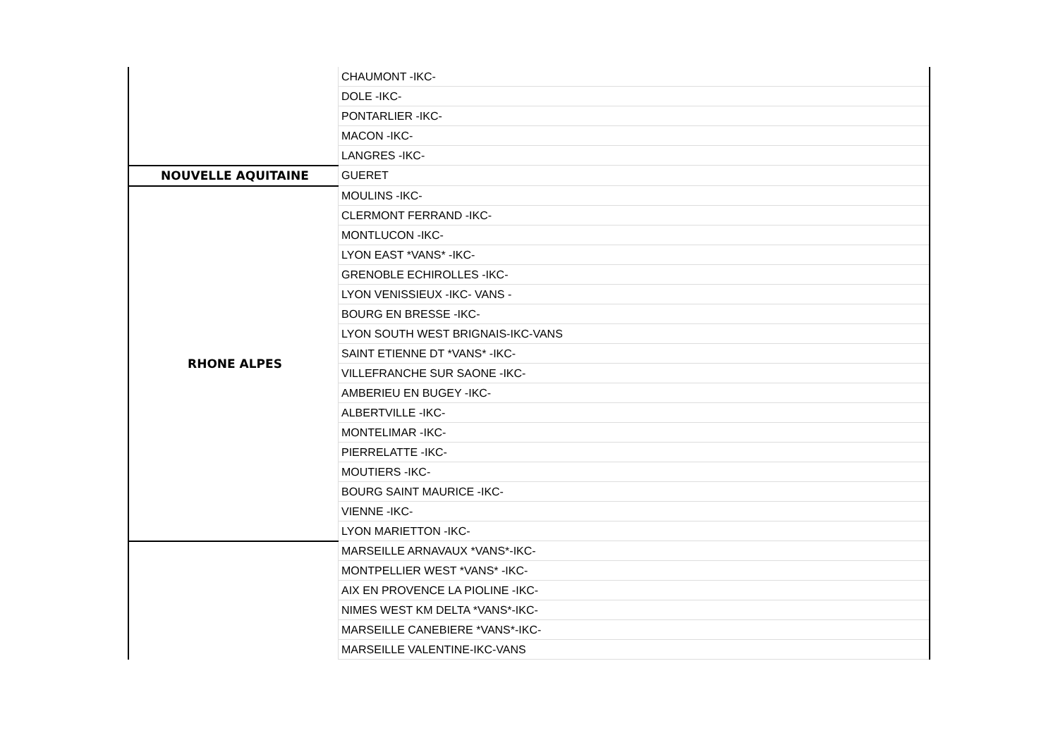| | CHAUMONT -IKC- |
| | DOLE -IKC- |
| | PONTARLIER -IKC- |
| | MACON -IKC- |
| | LANGRES -IKC- |
| NOUVELLE AQUITAINE | GUERET |
| RHONE ALPES | MOULINS -IKC- |
| | CLERMONT FERRAND -IKC- |
| | MONTLUCON -IKC- |
| | LYON EAST *VANS* -IKC- |
| | GRENOBLE ECHIROLLES -IKC- |
| | LYON VENISSIEUX -IKC- VANS - |
| | BOURG EN BRESSE -IKC- |
| | LYON SOUTH WEST BRIGNAIS-IKC-VANS |
| | SAINT ETIENNE DT *VANS* -IKC- |
| | VILLEFRANCHE SUR SAONE -IKC- |
| | AMBERIEU EN BUGEY -IKC- |
| | ALBERTVILLE -IKC- |
| | MONTELIMAR -IKC- |
| | PIERRELATTE -IKC- |
| | MOUTIERS -IKC- |
| | BOURG SAINT MAURICE -IKC- |
| | VIENNE -IKC- |
| | LYON MARIETTON -IKC- |
| | MARSEILLE ARNAVAUX *VANS*-IKC- |
| | MONTPELLIER WEST *VANS* -IKC- |
| | AIX EN PROVENCE LA PIOLINE -IKC- |
| | NIMES WEST KM DELTA *VANS*-IKC- |
| | MARSEILLE CANEBIERE *VANS*-IKC- |
| | MARSEILLE VALENTINE-IKC-VANS |